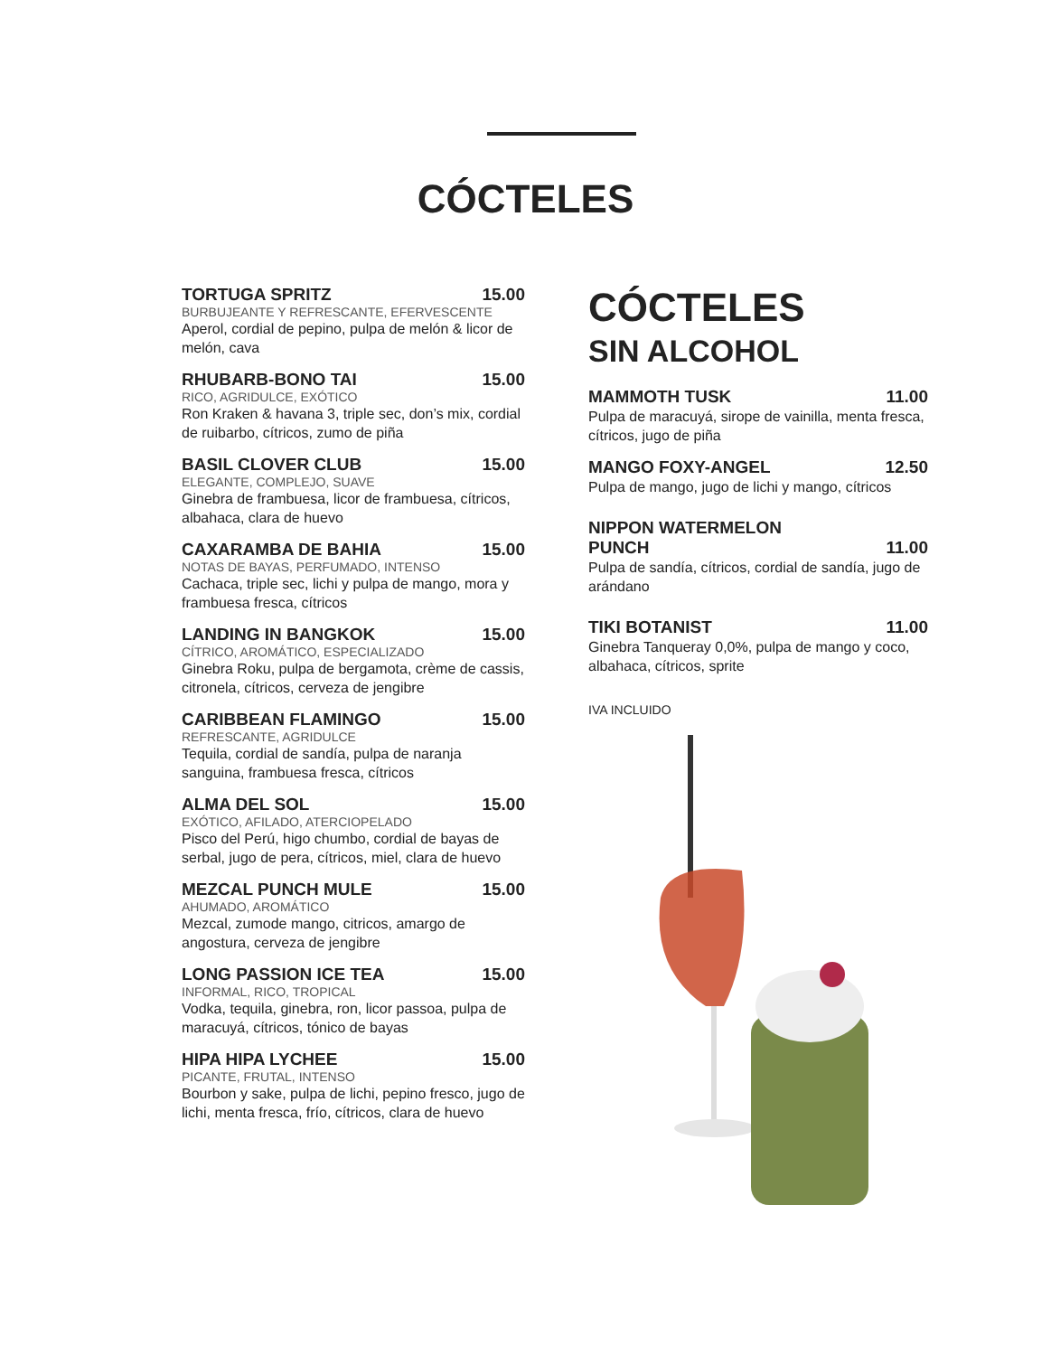CÓCTELES
TORTUGA SPRITZ 15.00
BURBUJEANTE Y REFRESCANTE, EFERVESCENTE
Aperol, cordial de pepino, pulpa de melón & licor de melón, cava
RHUBARB-BONO TAI 15.00
RICO, AGRIDULCE, EXÓTICO
Ron Kraken & havana 3, triple sec, don’s mix, cordial de ruibarbo, cítricos, zumo de piña
BASIL CLOVER CLUB 15.00
ELEGANTE, COMPLEJO, SUAVE
Ginebra de frambuesa, licor de frambuesa, cítricos, albahaca, clara de huevo
CAXARAMBA DE BAHIA 15.00
NOTAS DE BAYAS, PERFUMADO, INTENSO
Cachaca, triple sec, lichi y pulpa de mango, mora y frambuesa fresca, cítricos
LANDING IN BANGKOK 15.00
CÍTRICO, AROMÁTICO, ESPECIALIZADO
Ginebra Roku, pulpa de bergamota, crème de cassis, citronela, cítricos, cerveza de jengibre
CARIBBEAN FLAMINGO 15.00
REFRESCANTE, AGRIDULCE
Tequila, cordial de sandía, pulpa de naranja sanguina, frambuesa fresca, cítricos
ALMA DEL SOL 15.00
EXÓTICO, AFILADO, ATERCIOPELADO
Pisco del Perú, higo chumbo, cordial de bayas de serbal, jugo de pera, cítricos, miel, clara de huevo
MEZCAL PUNCH MULE 15.00
AHUMADO, AROMÁTICO
Mezcal, zumode mango, citricos, amargo de angostura, cerveza de jengibre
LONG PASSION ICE TEA 15.00
INFORMAL, RICO, TROPICAL
Vodka, tequila, ginebra, ron, licor passoa, pulpa de maracuyá, cítricos, tónico de bayas
HIPA HIPA LYCHEE 15.00
PICANTE, FRUTAL, INTENSO
Bourbon y sake, pulpa de lichi, pepino fresco, jugo de lichi, menta fresca, frío, cítricos, clara de huevo
CÓCTELES
SIN ALCOHOL
MAMMOTH TUSK 11.00
Pulpa de maracuyá, sirope de vainilla, menta fresca, cítricos, jugo de piña
MANGO FOXY-ANGEL 12.50
Pulpa de mango, jugo de lichi y mango, cítricos
NIPPON WATERMELON
PUNCH 11.00
Pulpa de sandía, cítricos, cordial de sandía, jugo de arándano
TIKI BOTANIST 11.00
Ginebra Tanqueray 0,0%, pulpa de mango y coco, albahaca, cítricos, sprite
IVA INCLUIDO